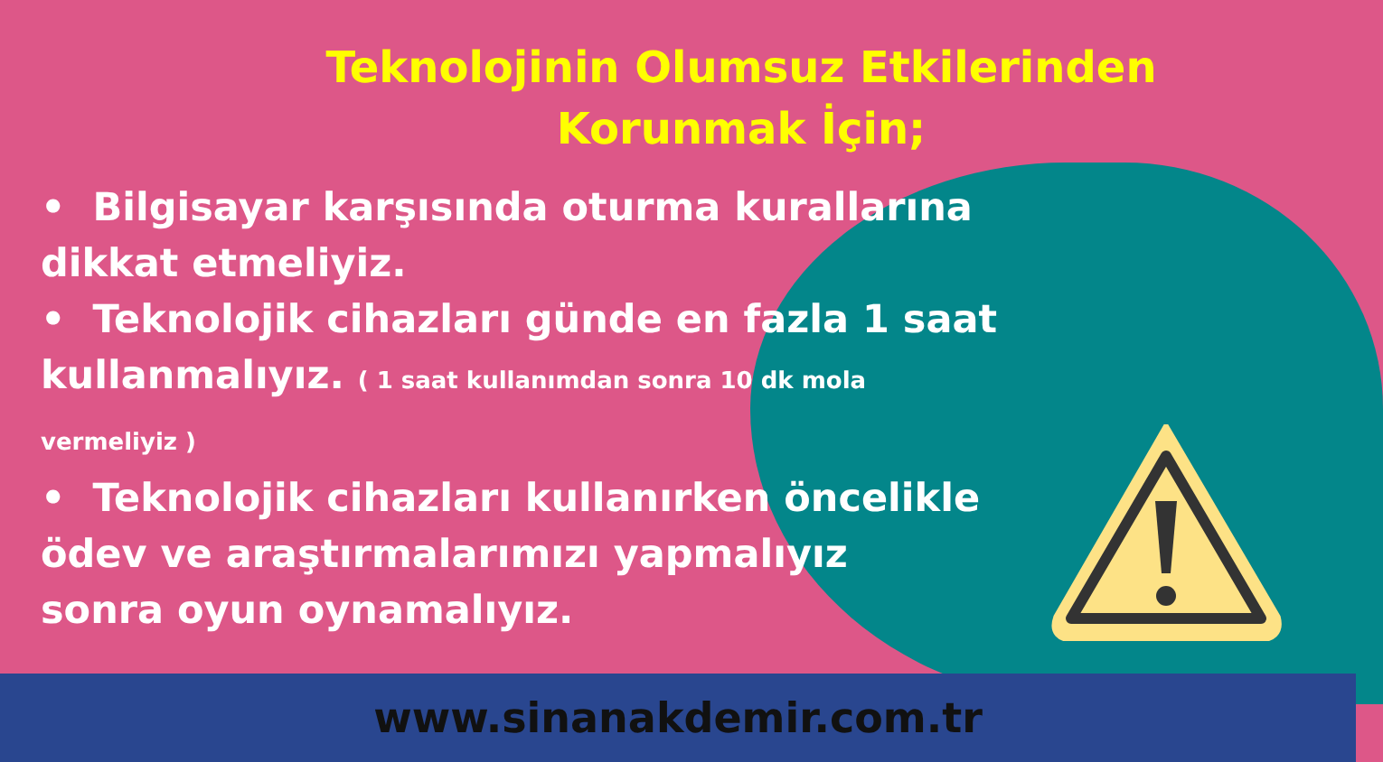Teknolojinin Olumsuz Etkilerinden
Korunmak İçin;
• Bilgisayar karşısında oturma kurallarına dikkat etmeliyiz.
• Teknolojik cihazları günde en fazla 1 saat kullanmalıyız. ( 1 saat kullanımdan sonra 10 dk mola vermeliyiz )
• Teknolojik cihazları kullanırken öncelikle ödev ve araştırmalarımızı yapmalıyız
sonra oyun oynamalıyız.
www.sinanakdemir.com.tr